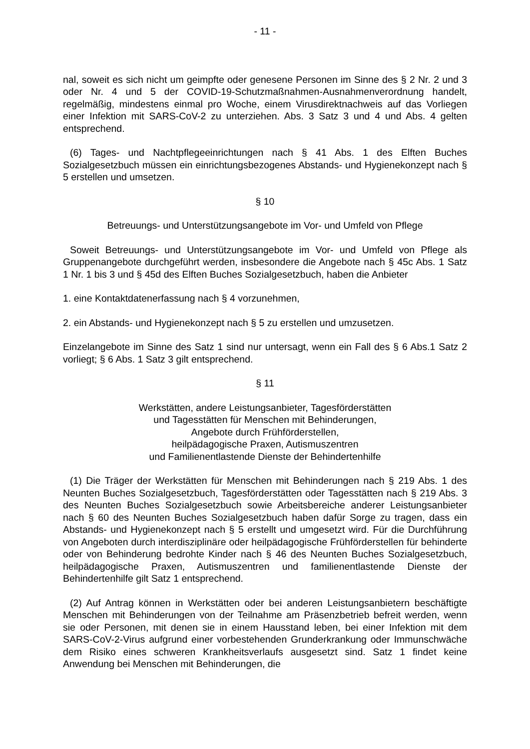- 11 -
nal, soweit es sich nicht um geimpfte oder genesene Personen im Sinne des § 2 Nr. 2 und 3 oder Nr. 4 und 5 der COVID-19-Schutzmaßnahmen-Ausnahmenverordnung handelt, regelmäßig, mindestens einmal pro Woche, einem Virusdirektnachweis auf das Vorliegen einer Infektion mit SARS-CoV-2 zu unterziehen. Abs. 3 Satz 3 und 4 und Abs. 4 gelten entsprechend.
(6) Tages- und Nachtpflegeeinrichtungen nach § 41 Abs. 1 des Elften Buches Sozialgesetzbuch müssen ein einrichtungsbezogenes Abstands- und Hygienekonzept nach § 5 erstellen und umsetzen.
§ 10
Betreuungs- und Unterstützungsangebote im Vor- und Umfeld von Pflege
Soweit Betreuungs- und Unterstützungsangebote im Vor- und Umfeld von Pflege als Gruppenangebote durchgeführt werden, insbesondere die Angebote nach § 45c Abs. 1 Satz 1 Nr. 1 bis 3 und § 45d des Elften Buches Sozialgesetzbuch, haben die Anbieter
1. eine Kontaktdatenerfassung nach § 4 vorzunehmen,
2. ein Abstands- und Hygienekonzept nach § 5 zu erstellen und umzusetzen.
Einzelangebote im Sinne des Satz 1 sind nur untersagt, wenn ein Fall des § 6 Abs.1 Satz 2 vorliegt; § 6 Abs. 1 Satz 3 gilt entsprechend.
§ 11
Werkstätten, andere Leistungsanbieter, Tagesförderstätten
und Tagesstätten für Menschen mit Behinderungen,
Angebote durch Frühförderstellen,
heilpädagogische Praxen, Autismuszentren
und Familienentlastende Dienste der Behindertenhilfe
(1) Die Träger der Werkstätten für Menschen mit Behinderungen nach § 219 Abs. 1 des Neunten Buches Sozialgesetzbuch, Tagesförderstätten oder Tagesstätten nach § 219 Abs. 3 des Neunten Buches Sozialgesetzbuch sowie Arbeitsbereiche anderer Leistungsanbieter nach § 60 des Neunten Buches Sozialgesetzbuch haben dafür Sorge zu tragen, dass ein Abstands- und Hygienekonzept nach § 5 erstellt und umgesetzt wird. Für die Durchführung von Angeboten durch interdisziplinäre oder heilpädagogische Frühförderstellen für behinderte oder von Behinderung bedrohte Kinder nach § 46 des Neunten Buches Sozialgesetzbuch, heilpädagogische Praxen, Autismuszentren und familienentlastende Dienste der Behindertenhilfe gilt Satz 1 entsprechend.
(2) Auf Antrag können in Werkstätten oder bei anderen Leistungsanbietern beschäftigte Menschen mit Behinderungen von der Teilnahme am Präsenzbetrieb befreit werden, wenn sie oder Personen, mit denen sie in einem Hausstand leben, bei einer Infektion mit dem SARS-CoV-2-Virus aufgrund einer vorbestehenden Grunderkrankung oder Immunschwäche dem Risiko eines schweren Krankheitsverlaufs ausgesetzt sind. Satz 1 findet keine Anwendung bei Menschen mit Behinderungen, die